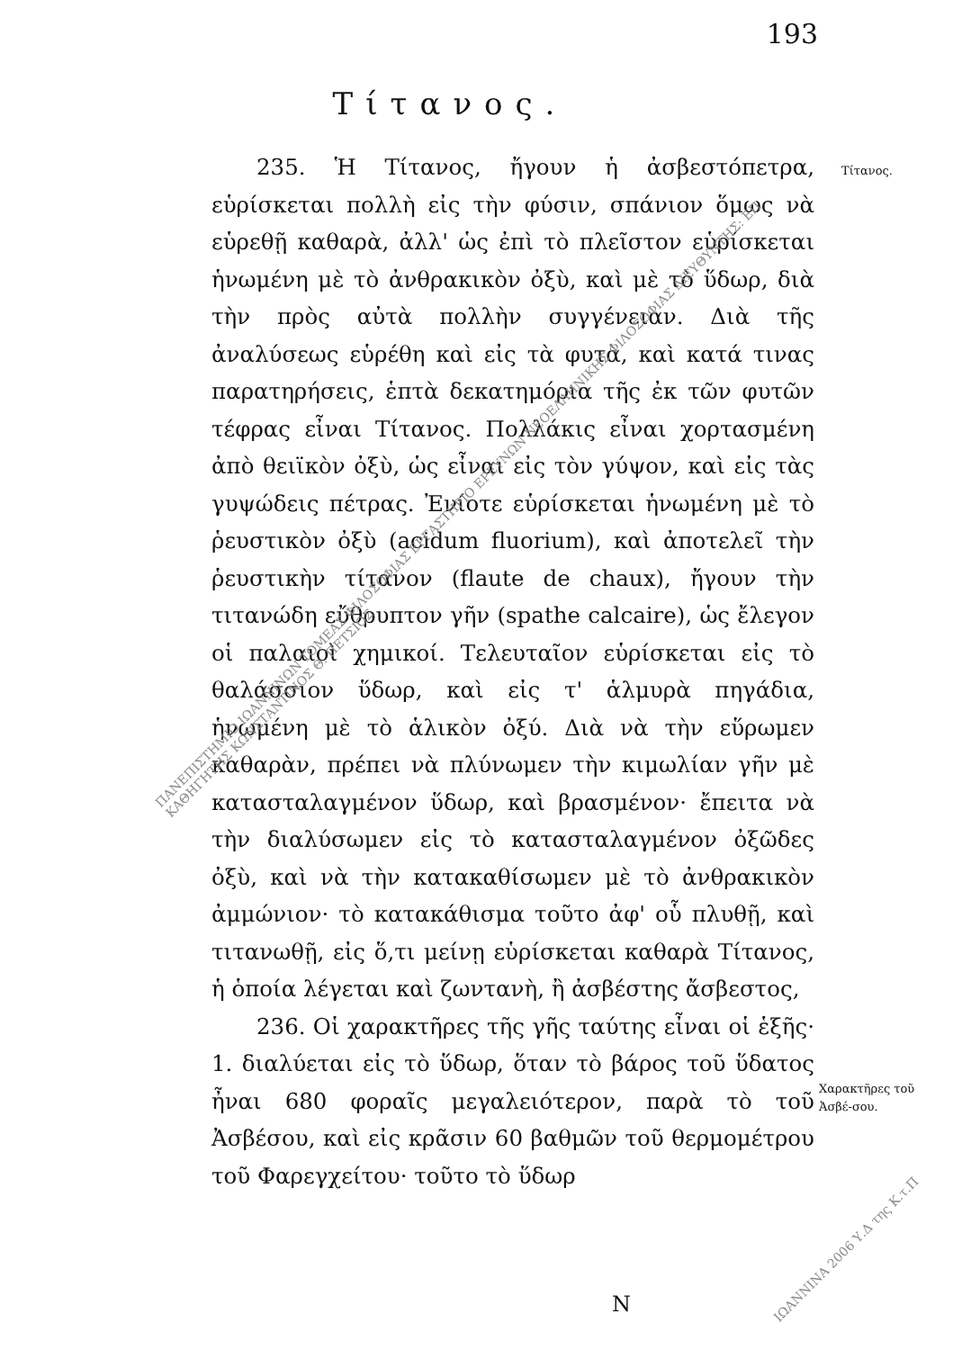193
Τίτανος.
Τίτανος.
Χαρακτῆρες τοῦ Ἀσβέ-σου.
235. Ἡ Τίτανος, ἤγουν ἡ ἀσβεστόπετρα, εὑρίσκεται πολλὴ εἰς τὴν φύσιν, σπάνιον ὅμως νὰ εὑρεθῇ καθαρὰ, ἀλλ' ὡς ἐπὶ τὸ πλεῖστον εὑρίσκεται ἡνωμένη μὲ τὸ ἀνθρακικὸν ὀξὺ, καὶ μὲ τὸ ὕδωρ, διὰ τὴν πρὸς αὐτὰ πολλὴν συγγένειαν. Διὰ τῆς ἀναλύσεως εὑρέθη καὶ εἰς τὰ φυτὰ, καὶ κατά τινας παρατηρήσεις, ἑπτὰ δεκατημόρια τῆς ἐκ τῶν φυτῶν τέφρας εἶναι Τίτανος. Πολλάκις εἶναι χορτασμένη ἀπὸ θειϊκὸν ὀξὺ, ὡς εἶναι εἰς τὸν γύψον, καὶ εἰς τὰς γυψώδεις πέτρας. Ἐνίοτε εὑρίσκεται ἡνωμένη μὲ τὸ ῥευστικὸν ὀξὺ (acidum fluorium), καὶ ἀποτελεῖ τὴν ῥευστικὴν τίτανον (flaute de chaux), ἤγουν τὴν τιτανώδη εὔθρυπτον γῆν (spathe calcaire), ὡς ἔλεγον οἱ παλαιοὶ χημικοί. Τελευταῖον εὑρίσκεται εἰς τὸ θαλάσσιον ὕδωρ, καὶ εἰς τ' ἁλμυρὰ πηγάδια, ἡνωμένη μὲ τὸ ἁλικὸν ὀξύ. Διὰ νὰ τὴν εὕρωμεν καθαρὰν, πρέπει νὰ πλύνωμεν τὴν κιμωλίαν γῆν μὲ κατασταλαγμένον ὕδωρ, καὶ βρασμένον· ἔπειτα νὰ τὴν διαλύσωμεν εἰς τὸ κατασταλαγμένον ὀξῶδες ὀξὺ, καὶ νὰ τὴν κατακαθίσωμεν μὲ τὸ ἀνθρακικὸν ἀμμώνιον· τὸ κατακάθισμα τοῦτο ἀφ' οὗ πλυθῇ, καὶ τιτανωθῇ, εἰς ὅ,τι μείνῃ εὑρίσκεται καθαρὰ Τίτανος, ἡ ὁποία λέγεται καὶ ζωντανὴ, ἢ ἀσβέστης ἄσβεστος,
236. Οἱ χαρακτῆρες τῆς γῆς ταύτης εἶναι οἱ ἑξῆς· 1. διαλύεται εἰς τὸ ὕδωρ, ὅταν τὸ βάρος τοῦ ὕδατος ἦναι 680 φοραῖς μεγαλειότερον, παρὰ τὸ τοῦ Ἀσβέσου, καὶ εἰς κρᾶσιν 60 βαθμῶν τοῦ θερμομέτρου τοῦ Φαρεγχείτου· τοῦτο τὸ ὕδωρ
N
ΠΑΝΕΠΙΣΤΗΜΙΟ ΙΩΑΝΝΙΝΩΝ ΤΟΜΕΑΣ ΦΙΛΟΣΟΦΙΑΣ ΕΡΓΑΣΤΗΡΙΟ ΕΡΕΥΝΩΝ ΝΕΟΕΛΛΗΝΙΚΗΣ ΦΙΛΟΣΟΦΙΑΣ ΔΙΕΥΘΥΝΤΗΣ: ΕΠ. ΚΑΘΗΓΗΤΗΣ ΚΩΝΣΤΑΝΤΙΝΟΣ Θ. ΠΕΤΣΙΟΣ
ΙΩΑΝΝΙΝΑ 2006 Υ.Δ της Κ.τ.Π